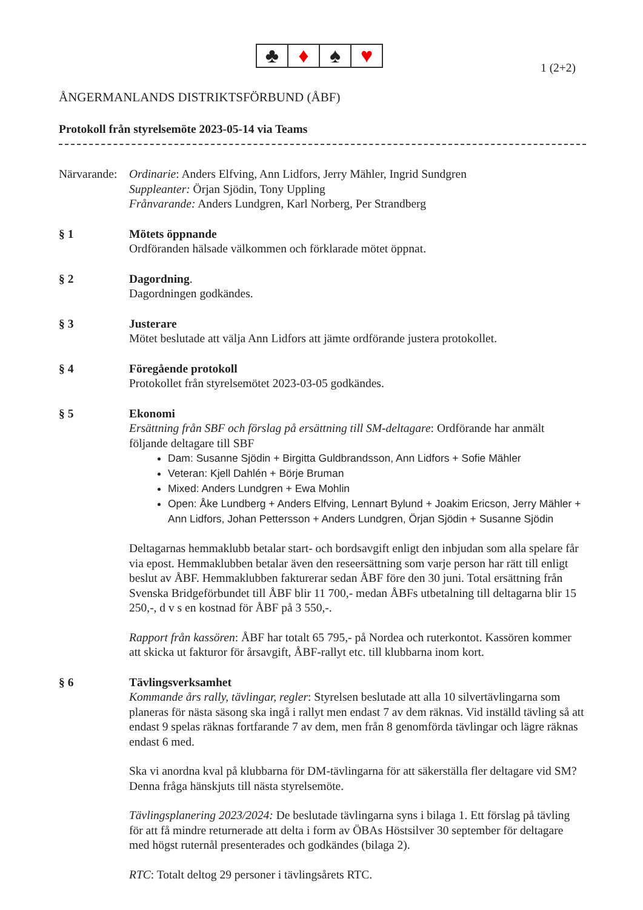♣ ♦ ♠ ♥
1 (2+2)
ÅNGERMANLANDS DISTRIKTSFÖRBUND (ÅBF)
Protokoll från styrelsemöte 2023-05-14 via Teams
Närvarande:
Ordinarie: Anders Elfving, Ann Lidfors, Jerry Mähler, Ingrid Sundgren
Suppleanter: Örjan Sjödin, Tony Uppling
Frånvarande: Anders Lundgren, Karl Norberg, Per Strandberg
§ 1 Mötets öppnande
Ordföranden hälsade välkommen och förklarade mötet öppnat.
§ 2 Dagordning.
Dagordningen godkändes.
§ 3 Justerare
Mötet beslutade att välja Ann Lidfors att jämte ordförande justera protokollet.
§ 4 Föregående protokoll
Protokollet från styrelsemötet 2023-03-05 godkändes.
§ 5 Ekonomi
Ersättning från SBF och förslag på ersättning till SM-deltagare: Ordförande har anmält följande deltagare till SBF
Dam: Susanne Sjödin + Birgitta Guldbrandsson, Ann Lidfors + Sofie Mähler
Veteran: Kjell Dahlén + Börje Bruman
Mixed: Anders Lundgren + Ewa Mohlin
Open: Åke Lundberg + Anders Elfving, Lennart Bylund + Joakim Ericson, Jerry Mähler + Ann Lidfors, Johan Pettersson + Anders Lundgren, Örjan Sjödin + Susanne Sjödin
Deltagarnas hemmaklubb betalar start- och bordsavgift enligt den inbjudan som alla spelare får via epost. Hemmaklubben betalar även den reseersättning som varje person har rätt till enligt beslut av ÅBF. Hemmaklubben fakturerar sedan ÅBF före den 30 juni. Total ersättning från Svenska Bridgeförbundet till ÅBF blir 11 700,- medan ÅBFs utbetalning till deltagarna blir 15 250,-, d v s en kostnad för ÅBF på 3 550,-.
Rapport från kassören: ÅBF har totalt 65 795,- på Nordea och ruterkontot. Kassören kommer att skicka ut fakturor för årsavgift, ÅBF-rallyt etc. till klubbarna inom kort.
§ 6 Tävlingsverksamhet
Kommande års rally, tävlingar, regler: Styrelsen beslutade att alla 10 silvertävlingarna som planeras för nästa säsong ska ingå i rallyt men endast 7 av dem räknas. Vid inställd tävling så att endast 9 spelas räknas fortfarande 7 av dem, men från 8 genomförda tävlingar och lägre räknas endast 6 med.
Ska vi anordna kval på klubbarna för DM-tävlingarna för att säkerställa fler deltagare vid SM? Denna fråga hänskjuts till nästa styrelsemöte.
Tävlingsplanering 2023/2024: De beslutade tävlingarna syns i bilaga 1. Ett förslag på tävling för att få mindre returnerade att delta i form av ÖBAs Höstsilver 30 september för deltagare med högst ruternål presenterades och godkändes (bilaga 2).
RTC: Totalt deltog 29 personer i tävlingsårets RTC.